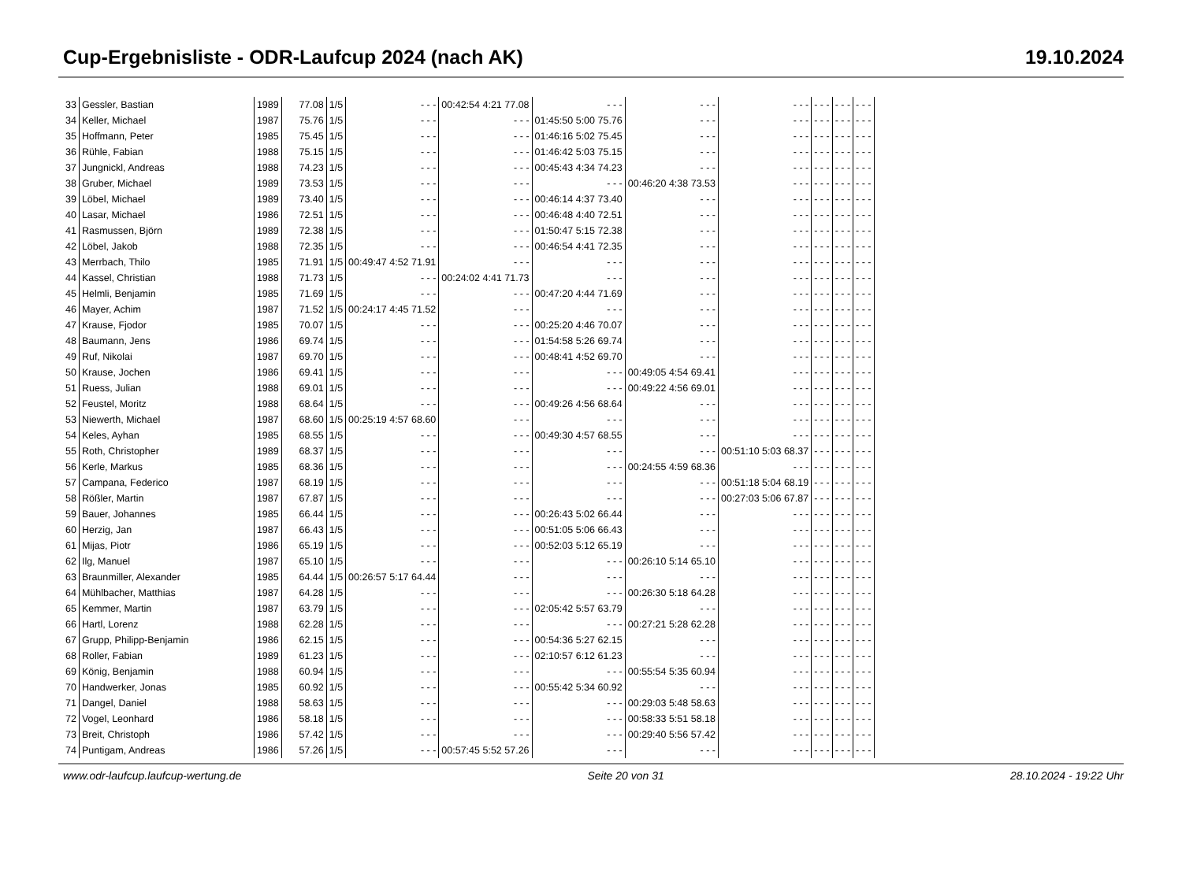Cup-Ergebnisliste - ODR-Laufcup 2024 (nach AK) 19.10.2024
| 33 | Gessler, Bastian | 1989 | 77.08 | 1/5 | - - - | 00:42:54 4:21 77.08 | - - - | - - - | - - - | - - - | - - - | - - - |
| 34 | Keller, Michael | 1987 | 75.76 | 1/5 | - - - | - - - | 01:45:50 5:00 75.76 | - - - | - - - | - - - | - - - | - - - |
| 35 | Hoffmann, Peter | 1985 | 75.45 | 1/5 | - - - | - - - | 01:46:16 5:02 75.45 | - - - | - - - | - - - | - - - | - - - |
| 36 | Rühle, Fabian | 1988 | 75.15 | 1/5 | - - - | - - - | 01:46:42 5:03 75.15 | - - - | - - - | - - - | - - - | - - - |
| 37 | Jungnickl, Andreas | 1988 | 74.23 | 1/5 | - - - | - - - | 00:45:43 4:34 74.23 | - - - | - - - | - - - | - - - | - - - |
| 38 | Gruber, Michael | 1989 | 73.53 | 1/5 | - - - | - - - | - - - | 00:46:20 4:38 73.53 | - - - | - - - | - - - | - - - |
| 39 | Löbel, Michael | 1989 | 73.40 | 1/5 | - - - | - - - | 00:46:14 4:37 73.40 | - - - | - - - | - - - | - - - | - - - |
| 40 | Lasar, Michael | 1986 | 72.51 | 1/5 | - - - | - - - | 00:46:48 4:40 72.51 | - - - | - - - | - - - | - - - | - - - |
| 41 | Rasmussen, Björn | 1989 | 72.38 | 1/5 | - - - | - - - | 01:50:47 5:15 72.38 | - - - | - - - | - - - | - - - | - - - |
| 42 | Löbel, Jakob | 1988 | 72.35 | 1/5 | - - - | - - - | 00:46:54 4:41 72.35 | - - - | - - - | - - - | - - - | - - - |
| 43 | Merrbach, Thilo | 1985 | 71.91 | 1/5 | 00:49:47 4:52 71.91 | - - - | - - - | - - - | - - - | - - - | - - - | - - - |
| 44 | Kassel, Christian | 1988 | 71.73 | 1/5 | - - - | 00:24:02 4:41 71.73 | - - - | - - - | - - - | - - - | - - - | - - - |
| 45 | Helmli, Benjamin | 1985 | 71.69 | 1/5 | - - - | - - - | 00:47:20 4:44 71.69 | - - - | - - - | - - - | - - - | - - - |
| 46 | Mayer, Achim | 1987 | 71.52 | 1/5 | 00:24:17 4:45 71.52 | - - - | - - - | - - - | - - - | - - - | - - - | - - - |
| 47 | Krause, Fjodor | 1985 | 70.07 | 1/5 | - - - | - - - | 00:25:20 4:46 70.07 | - - - | - - - | - - - | - - - | - - - |
| 48 | Baumann, Jens | 1986 | 69.74 | 1/5 | - - - | - - - | 01:54:58 5:26 69.74 | - - - | - - - | - - - | - - - | - - - |
| 49 | Ruf, Nikolai | 1987 | 69.70 | 1/5 | - - - | - - - | 00:48:41 4:52 69.70 | - - - | - - - | - - - | - - - | - - - |
| 50 | Krause, Jochen | 1986 | 69.41 | 1/5 | - - - | - - - | - - - | 00:49:05 4:54 69.41 | - - - | - - - | - - - | - - - |
| 51 | Ruess, Julian | 1988 | 69.01 | 1/5 | - - - | - - - | - - - | 00:49:22 4:56 69.01 | - - - | - - - | - - - | - - - |
| 52 | Feustel, Moritz | 1988 | 68.64 | 1/5 | - - - | - - - | 00:49:26 4:56 68.64 | - - - | - - - | - - - | - - - | - - - |
| 53 | Niewerth, Michael | 1987 | 68.60 | 1/5 | 00:25:19 4:57 68.60 | - - - | - - - | - - - | - - - | - - - | - - - | - - - |
| 54 | Keles, Ayhan | 1985 | 68.55 | 1/5 | - - - | - - - | 00:49:30 4:57 68.55 | - - - | - - - | - - - | - - - | - - - |
| 55 | Roth, Christopher | 1989 | 68.37 | 1/5 | - - - | - - - | - - - | - - - | 00:51:10 5:03 68.37 | - - - | - - - | - - - |
| 56 | Kerle, Markus | 1985 | 68.36 | 1/5 | - - - | - - - | - - - | 00:24:55 4:59 68.36 | - - - | - - - | - - - | - - - |
| 57 | Campana, Federico | 1987 | 68.19 | 1/5 | - - - | - - - | - - - | - - - | 00:51:18 5:04 68.19 | - - - | - - - | - - - |
| 58 | Rößler, Martin | 1987 | 67.87 | 1/5 | - - - | - - - | - - - | - - - | 00:27:03 5:06 67.87 | - - - | - - - | - - - |
| 59 | Bauer, Johannes | 1985 | 66.44 | 1/5 | - - - | - - - | 00:26:43 5:02 66.44 | - - - | - - - | - - - | - - - | - - - |
| 60 | Herzig, Jan | 1987 | 66.43 | 1/5 | - - - | - - - | 00:51:05 5:06 66.43 | - - - | - - - | - - - | - - - | - - - |
| 61 | Mijas, Piotr | 1986 | 65.19 | 1/5 | - - - | - - - | 00:52:03 5:12 65.19 | - - - | - - - | - - - | - - - | - - - |
| 62 | Ilg, Manuel | 1987 | 65.10 | 1/5 | - - - | - - - | - - - | 00:26:10 5:14 65.10 | - - - | - - - | - - - | - - - |
| 63 | Braunmiller, Alexander | 1985 | 64.44 | 1/5 | 00:26:57 5:17 64.44 | - - - | - - - | - - - | - - - | - - - | - - - | - - - |
| 64 | Mühlbacher, Matthias | 1987 | 64.28 | 1/5 | - - - | - - - | - - - | 00:26:30 5:18 64.28 | - - - | - - - | - - - | - - - |
| 65 | Kemmer, Martin | 1987 | 63.79 | 1/5 | - - - | - - - | 02:05:42 5:57 63.79 | - - - | - - - | - - - | - - - | - - - |
| 66 | Hartl, Lorenz | 1988 | 62.28 | 1/5 | - - - | - - - | - - - | 00:27:21 5:28 62.28 | - - - | - - - | - - - | - - - |
| 67 | Grupp, Philipp-Benjamin | 1986 | 62.15 | 1/5 | - - - | - - - | 00:54:36 5:27 62.15 | - - - | - - - | - - - | - - - | - - - |
| 68 | Roller, Fabian | 1989 | 61.23 | 1/5 | - - - | - - - | 02:10:57 6:12 61.23 | - - - | - - - | - - - | - - - | - - - |
| 69 | König, Benjamin | 1988 | 60.94 | 1/5 | - - - | - - - | - - - | 00:55:54 5:35 60.94 | - - - | - - - | - - - | - - - |
| 70 | Handwerker, Jonas | 1985 | 60.92 | 1/5 | - - - | - - - | 00:55:42 5:34 60.92 | - - - | - - - | - - - | - - - | - - - |
| 71 | Dangel, Daniel | 1988 | 58.63 | 1/5 | - - - | - - - | - - - | 00:29:03 5:48 58.63 | - - - | - - - | - - - | - - - |
| 72 | Vogel, Leonhard | 1986 | 58.18 | 1/5 | - - - | - - - | - - - | 00:58:33 5:51 58.18 | - - - | - - - | - - - | - - - |
| 73 | Breit, Christoph | 1986 | 57.42 | 1/5 | - - - | - - - | - - - | 00:29:40 5:56 57.42 | - - - | - - - | - - - | - - - |
| 74 | Puntigam, Andreas | 1986 | 57.26 | 1/5 | - - - | 00:57:45 5:52 57.26 | - - - | - - - | - - - | - - - | - - - | - - - |
www.odr-laufcup.laufcup-wertung.de Seite 20 von 31 28.10.2024 - 19:22 Uhr